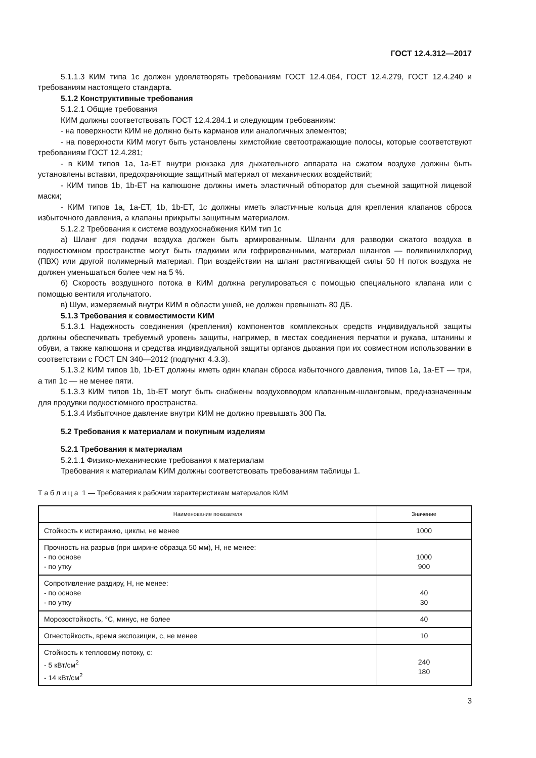ГОСТ 12.4.312—2017
5.1.1.3 КИМ типа 1с должен удовлетворять требованиям ГОСТ 12.4.064, ГОСТ 12.4.279, ГОСТ 12.4.240 и требованиям настоящего стандарта.
5.1.2 Конструктивные требования
5.1.2.1 Общие требования
КИМ должны соответствовать ГОСТ 12.4.284.1 и следующим требованиям:
- на поверхности КИМ не должно быть карманов или аналогичных элементов;
- на поверхности КИМ могут быть установлены химстойкие светоотражающие полосы, которые соответствуют требованиям ГОСТ 12.4.281;
- в КИМ типов 1а, 1а-ЕТ внутри рюкзака для дыхательного аппарата на сжатом воздухе должны быть установлены вставки, предохраняющие защитный материал от механических воздействий;
- КИМ типов 1b, 1b-ЕТ на капюшоне должны иметь эластичный обтюратор для съемной защитной лицевой маски;
- КИМ типов 1а, 1а-ЕТ, 1b, 1b-ЕТ, 1с должны иметь эластичные кольца для крепления клапанов сброса избыточного давления, а клапаны прикрыты защитным материалом.
5.1.2.2 Требования к системе воздухоснабжения КИМ тип 1с
а) Шланг для подачи воздуха должен быть армированным. Шланги для разводки сжатого воздуха в подкостюмном пространстве могут быть гладкими или гофрированными, материал шлангов — поливинилхлорид (ПВХ) или другой полимерный материал. При воздействии на шланг растягивающей силы 50 Н поток воздуха не должен уменьшаться более чем на 5 %.
б) Скорость воздушного потока в КИМ должна регулироваться с помощью специального клапана или с помощью вентиля игольчатого.
в) Шум, измеряемый внутри КИМ в области ушей, не должен превышать 80 ДБ.
5.1.3 Требования к совместимости КИМ
5.1.3.1 Надежность соединения (крепления) компонентов комплексных средств индивидуальной защиты должны обеспечивать требуемый уровень защиты, например, в местах соединения перчатки и рукава, штанины и обуви, а также капюшона и средства индивидуальной защиты органов дыхания при их совместном использовании в соответствии с ГОСТ EN 340—2012 (подпункт 4.3.3).
5.1.3.2 КИМ типов 1b, 1b-ЕТ должны иметь один клапан сброса избыточного давления, типов 1а, 1а-ЕТ — три, а тип 1с — не менее пяти.
5.1.3.3 КИМ типов 1b, 1b-ЕТ могут быть снабжены воздуховводом клапанным-шланговым, предназначенным для продувки подкостюмного пространства.
5.1.3.4 Избыточное давление внутри КИМ не должно превышать 300 Па.
5.2 Требования к материалам и покупным изделиям
5.2.1 Требования к материалам
5.2.1.1 Физико-механические требования к материалам
Требования к материалам КИМ должны соответствовать требованиям таблицы 1.
Т а б л и ц а 1 — Требования к рабочим характеристикам материалов КИМ
| Наименование показателя | Значение |
| --- | --- |
| Стойкость к истиранию, циклы, не менее | 1000 |
| Прочность на разрыв (при ширине образца 50 мм), Н, не менее: - по основе - по утку | 1000 900 |
| Сопротивление раздиру, Н, не менее: - по основе - по утку | 40 30 |
| Морозостойкость, °С, минус, не более | 40 |
| Огнестойкость, время экспозиции, с, не менее | 10 |
| Стойкость к тепловому потоку, с: - 5 кВт/см<sup>2</sup> - 14 кВт/см<sup>2</sup> | 240 180 |
3